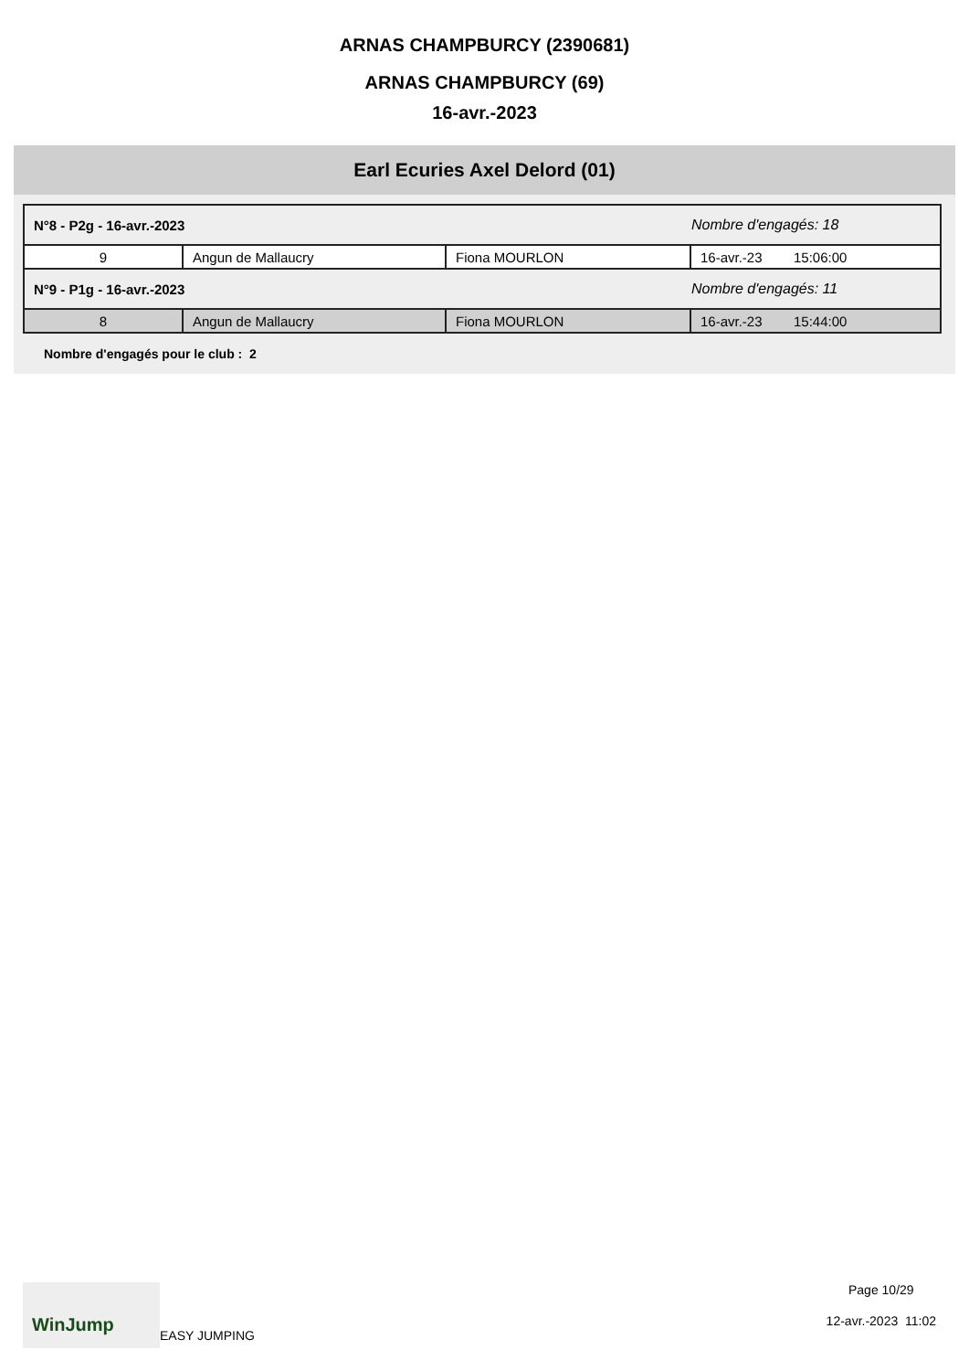ARNAS CHAMPBURCY (2390681)
ARNAS CHAMPBURCY (69)
16-avr.-2023
Earl Ecuries Axel Delord (01)
| N°8 - P2g - 16-avr.-2023 | | | Nombre d'engagés: 18 | |
| 9 | Angun de Mallaucry | Fiona MOURLON | 16-avr.-23 | 15:06:00 |
| N°9 - P1g - 16-avr.-2023 | | | Nombre d'engagés: 11 | |
| 8 | Angun de Mallaucry | Fiona MOURLON | 16-avr.-23 | 15:44:00 |
Nombre d'engagés pour le club : 2
WinJump
EASY JUMPING
Page 10/29
12-avr.-2023 11:02